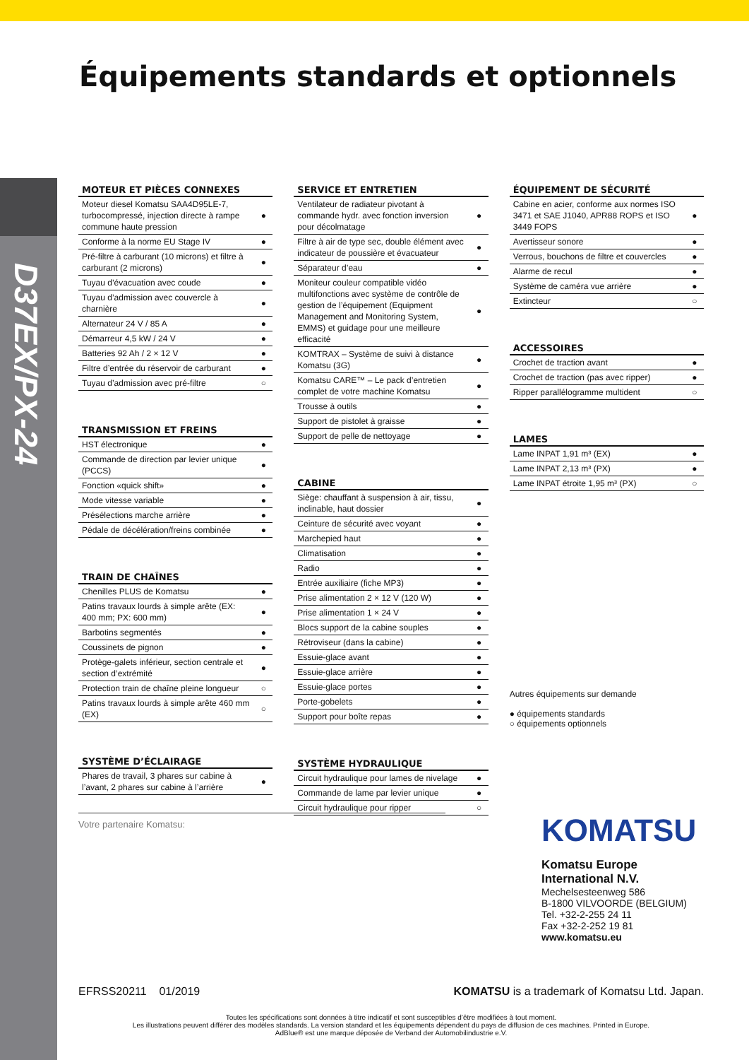D37EX/PX-24
Équipements standards et optionnels
MOTEUR ET PIÈCES CONNEXES
| Moteur diesel Komatsu SAA4D95LE-7, turbocompressé, injection directe à rampe commune haute pression | ● |
| Conforme à la norme EU Stage IV | ● |
| Pré-filtre à carburant (10 microns) et filtre à carburant (2 microns) | ● |
| Tuyau d’évacuation avec coude | ● |
| Tuyau d’admission avec couvercle à charnière | ● |
| Alternateur 24 V / 85 A | ● |
| Démarreur 4,5 kW / 24 V | ● |
| Batteries 92 Ah / 2 × 12 V | ● |
| Filtre d’entrée du réservoir de carburant | ● |
| Tuyau d’admission avec pré-filtre | ○ |
TRANSMISSION ET FREINS
| HST électronique | ● |
| Commande de direction par levier unique (PCCS) | ● |
| Fonction «quick shift» | ● |
| Mode vitesse variable | ● |
| Présélections marche arrière | ● |
| Pédale de décélération/freins combinée | ● |
TRAIN DE CHAÎNES
| Chenilles PLUS de Komatsu | ● |
| Patins travaux lourds à simple arête (EX: 400 mm; PX: 600 mm) | ● |
| Barbotins segmentés | ● |
| Coussinets de pignon | ● |
| Protège-galets inférieur, section centrale et section d’extrémité | ● |
| Protection train de chaîne pleine longueur | ○ |
| Patins travaux lourds à simple arête 460 mm (EX) | ○ |
SYSTÈME D’ÉCLAIRAGE
| Phares de travail, 3 phares sur cabine à l’avant, 2 phares sur cabine à l’arrière | ● |
SERVICE ET ENTRETIEN
| Ventilateur de radiateur pivotant à commande hydr. avec fonction inversion pour décolmatage | ● |
| Filtre à air de type sec, double élément avec indicateur de poussière et évacuateur | ● |
| Séparateur d’eau | ● |
| Moniteur couleur compatible vidéo multifonctions avec système de contrôle de gestion de l’équipement (Equipment Management and Monitoring System, EMMS) et guidage pour une meilleure efficacité | ● |
| KOMTRAX – Système de suivi à distance Komatsu (3G) | ● |
| Komatsu CARE™ – Le pack d’entretien complet de votre machine Komatsu | ● |
| Trousse à outils | ● |
| Support de pistolet à graisse | ● |
| Support de pelle de nettoyage | ● |
CABINE
| Siège: chauffant à suspension à air, tissu, inclinable, haut dossier | ● |
| Ceinture de sécurité avec voyant | ● |
| Marchepied haut | ● |
| Climatisation | ● |
| Radio | ● |
| Entrée auxiliaire (fiche MP3) | ● |
| Prise alimentation 2 × 12 V (120 W) | ● |
| Prise alimentation 1 × 24 V | ● |
| Blocs support de la cabine souples | ● |
| Rétroviseur (dans la cabine) | ● |
| Essuie-glace avant | ● |
| Essuie-glace arrière | ● |
| Essuie-glace portes | ● |
| Porte-gobelets | ● |
| Support pour boîte repas | ● |
SYSTÈME HYDRAULIQUE
| Circuit hydraulique pour lames de nivelage | ● |
| Commande de lame par levier unique | ● |
| Circuit hydraulique pour ripper | ○ |
ÉQUIPEMENT DE SÉCURITÉ
| Cabine en acier, conforme aux normes ISO 3471 et SAE J1040, APR88 ROPS et ISO 3449 FOPS | ● |
| Avertisseur sonore | ● |
| Verrous, bouchons de filtre et couvercles | ● |
| Alarme de recul | ● |
| Système de caméra vue arrière | ● |
| Extincteur | ○ |
ACCESSOIRES
| Crochet de traction avant | ● |
| Crochet de traction (pas avec ripper) | ● |
| Ripper parallélogramme multident | ○ |
LAMES
| Lame INPAT 1,91 m³ (EX) | ● |
| Lame INPAT 2,13 m³ (PX) | ● |
| Lame INPAT étroite 1,95 m³ (PX) | ○ |
Autres équipements sur demande
● équipements standards
○ équipements optionnels
Votre partenaire Komatsu:
KOMATSU
Komatsu Europe
International N.V.
Mechelsesteenweg 586
B-1800 VILVOORDE (BELGIUM)
Tel. +32-2-255 24 11
Fax +32-2-252 19 81
www.komatsu.eu
EFRSS20211 01/2019 KOMATSU is a trademark of Komatsu Ltd. Japan.
Toutes les spécifications sont données à titre indicatif et sont susceptibles d’être modifiées à tout moment.
Les illustrations peuvent différer des modèles standards. La version standard et les équipements dépendent du pays de diffusion de ces machines. Printed in Europe.
AdBlue® est une marque déposée de Verband der Automobilindustrie e.V.